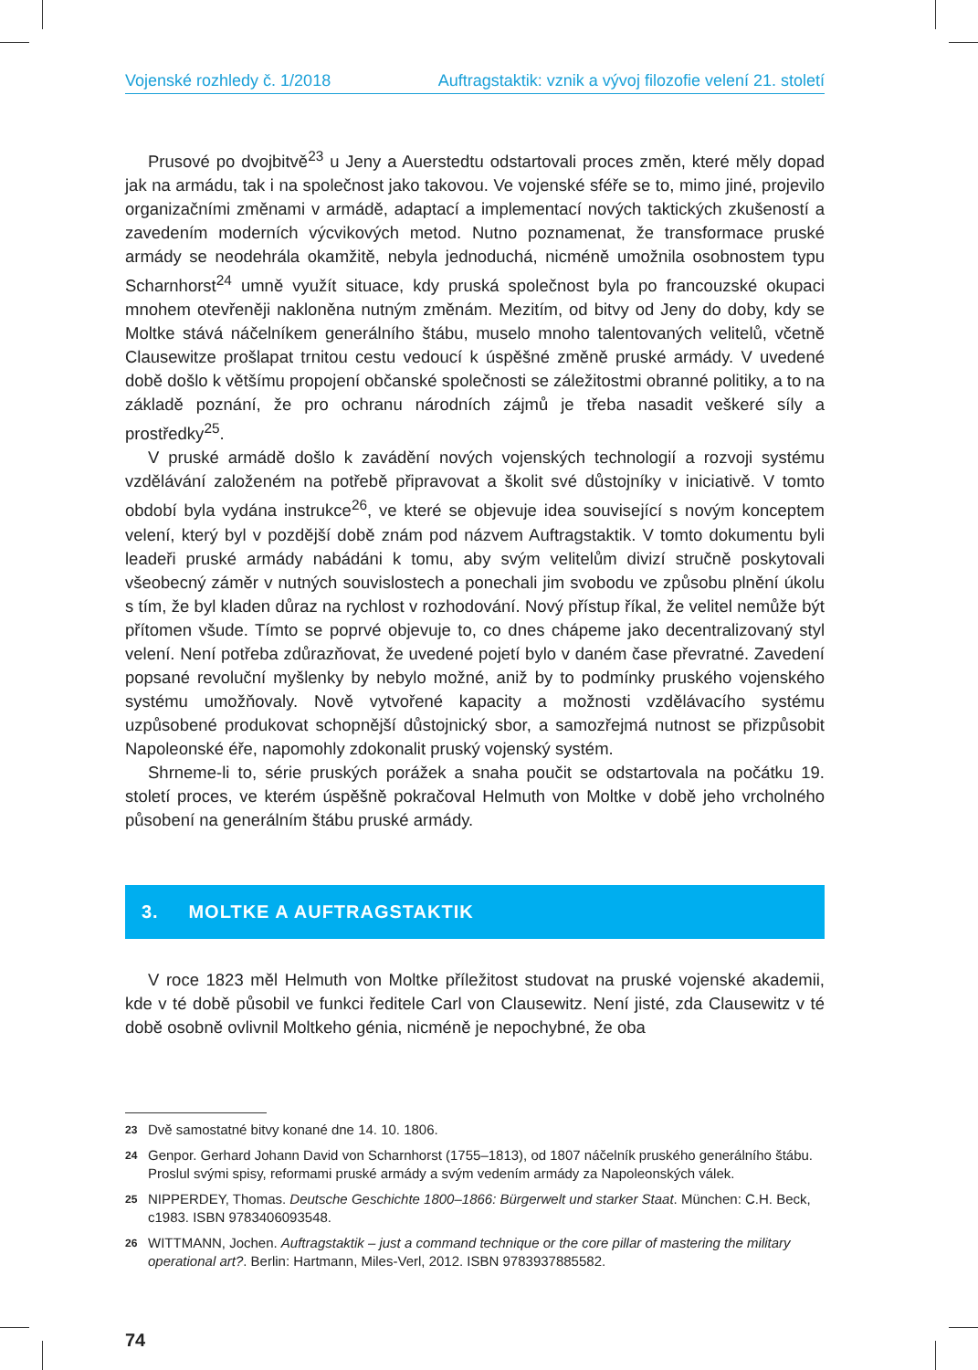Vojenské rozhledy č. 1/2018 Auftragstaktik: vznik a vývoj filozofie velení 21. století
Prusové po dvojbitvě<sup>23</sup> u Jeny a Auerstedtu odstartovali proces změn, které měly dopad jak na armádu, tak i na společnost jako takovou. Ve vojenské sféře se to, mimo jiné, projevilo organizačními změnami v armádě, adaptací a implementací nových taktických zkušeností a zavedením moderních výcvikových metod. Nutno poznamenat, že transformace pruské armády se neodehrála okamžitě, nebyla jednoduchá, nicméně umožnila osobnostem typu Scharnhorst<sup>24</sup> umně využít situace, kdy pruská společnost byla po francouzské okupaci mnohem otevřeněji nakloněna nutným změnám. Mezitím, od bitvy od Jeny do doby, kdy se Moltke stává náčelníkem generálního štábu, muselo mnoho talentovaných velitelů, včetně Clausewitze prošlapat trnitou cestu vedoucí k úspěšné změně pruské armády. V uvedené době došlo k většímu propojení občanské společnosti se záležitostmi obranné politiky, a to na základě poznání, že pro ochranu národních zájmů je třeba nasadit veškeré síly a prostředky<sup>25</sup>.
V pruské armádě došlo k zavádění nových vojenských technologií a rozvoji systému vzdělávání založeném na potřebě připravovat a školit své důstojníky v iniciativě. V tomto období byla vydána instrukce<sup>26</sup>, ve které se objevuje idea související s novým konceptem velení, který byl v pozdější době znám pod názvem Auftragstaktik. V tomto dokumentu byli leadeři pruské armády nabádáni k tomu, aby svým velitelům divizí stručně poskytovali všeobecný záměr v nutných souvislostech a ponechali jim svobodu ve způsobu plnění úkolu s tím, že byl kladen důraz na rychlost v rozhodování. Nový přístup říkal, že velitel nemůže být přítomen všude. Tímto se poprvé objevuje to, co dnes chápeme jako decentralizovaný styl velení. Není potřeba zdůrazňovat, že uvedené pojetí bylo v daném čase převratné. Zavedení popsané revoluční myšlenky by nebylo možné, aniž by to podmínky pruského vojenského systému umožňovaly. Nově vytvořené kapacity a možnosti vzdělávacího systému uzpůsobené produkovat schopnější důstojnický sbor, a samozřejmá nutnost se přizpůsobit Napoleonské éře, napomohly zdokonalit pruský vojenský systém.
Shrneme-li to, série pruských porážek a snaha poučit se odstartovala na počátku 19. století proces, ve kterém úspěšně pokračoval Helmuth von Moltke v době jeho vrcholného působení na generálním štábu pruské armády.
3. MOLTKE A AUFTRAGSTAKTIK
V roce 1823 měl Helmuth von Moltke příležitost studovat na pruské vojenské akademii, kde v té době působil ve funkci ředitele Carl von Clausewitz. Není jisté, zda Clausewitz v té době osobně ovlivnil Moltkeho génia, nicméně je nepochybné, že oba
23 Dvě samostatné bitvy konané dne 14. 10. 1806.
24 Genpor. Gerhard Johann David von Scharnhorst (1755–1813), od 1807 náčelník pruského generálního štábu. Proslul svými spisy, reformami pruské armády a svým vedením armády za Napoleonských válek.
25 NIPPERDEY, Thomas. Deutsche Geschichte 1800–1866: Bürgerwelt und starker Staat. München: C.H. Beck, c1983. ISBN 9783406093548.
26 WITTMANN, Jochen. Auftragstaktik – just a command technique or the core pillar of mastering the military operational art?. Berlin: Hartmann, Miles-Verl, 2012. ISBN 9783937885582.
74